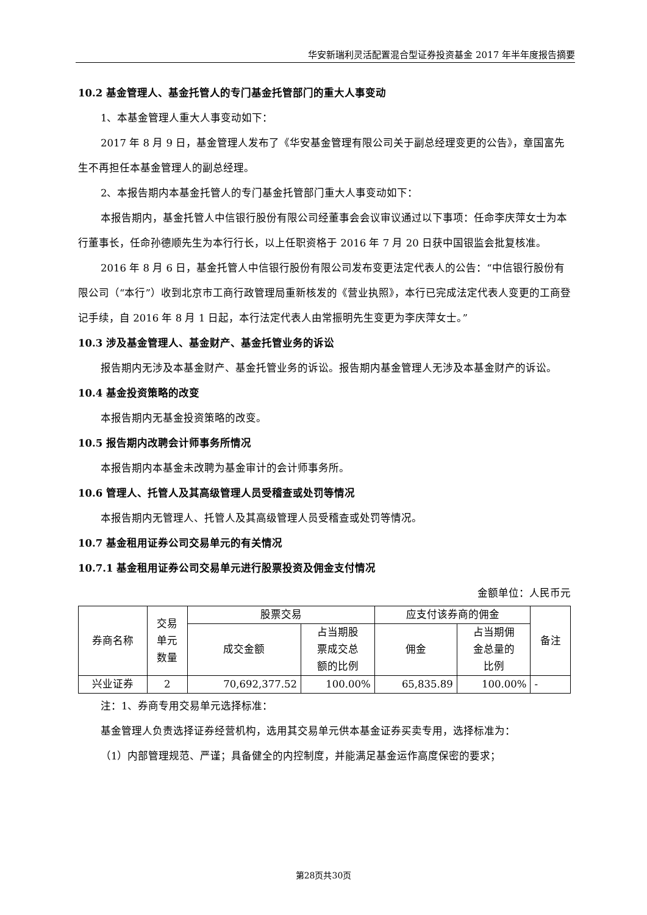华安新瑞利灵活配置混合型证券投资基金 2017 年半年度报告摘要
10.2 基金管理人、基金托管人的专门基金托管部门的重大人事变动
1、本基金管理人重大人事变动如下：
2017 年 8 月 9 日，基金管理人发布了《华安基金管理有限公司关于副总经理变更的公告》，章国富先生不再担任本基金管理人的副总经理。
2、本报告期内本基金托管人的专门基金托管部门重大人事变动如下：
本报告期内，基金托管人中信银行股份有限公司经董事会会议审议通过以下事项：任命李庆萍女士为本行董事长，任命孙德顺先生为本行行长，以上任职资格于 2016 年 7 月 20 日获中国银监会批复核准。
2016 年 8 月 6 日，基金托管人中信银行股份有限公司发布变更法定代表人的公告：“中信银行股份有限公司（“本行”）收到北京市工商行政管理局重新核发的《营业执照》，本行已完成法定代表人变更的工商登记手续，自 2016 年 8 月 1 日起，本行法定代表人由常振明先生变更为李庆萍女士。”
10.3 涉及基金管理人、基金财产、基金托管业务的诉讼
报告期内无涉及本基金财产、基金托管业务的诉讼。报告期内基金管理人无涉及本基金财产的诉讼。
10.4 基金投资策略的改变
本报告期内无基金投资策略的改变。
10.5 报告期内改聘会计师事务所情况
本报告期内本基金未改聘为基金审计的会计师事务所。
10.6 管理人、托管人及其高级管理人员受稽查或处罚等情况
本报告期内无管理人、托管人及其高级管理人员受稽查或处罚等情况。
10.7 基金租用证券公司交易单元的有关情况
10.7.1 基金租用证券公司交易单元进行股票投资及佣金支付情况
金额单位：人民币元
| 券商名称 | 交易 单元 数量 | 股票交易 | | 应支付该券商的佣金 | | 备注 |
| --- | --- | --- | --- | --- | --- | --- |
| | | 成交金额 | 占当期股 票成交总 额的比例 | 佣金 | 占当期佣 金总量的 比例 | |
| 兴业证券 | 2 | 70,692,377.52 | 100.00% | 65,835.89 | 100.00% | - |
注：1、券商专用交易单元选择标准：
基金管理人负责选择证券经营机构，选用其交易单元供本基金证券买卖专用，选择标准为：
（1）内部管理规范、严谨；具备健全的内控制度，并能满足基金运作高度保密的要求；
第28页共30页